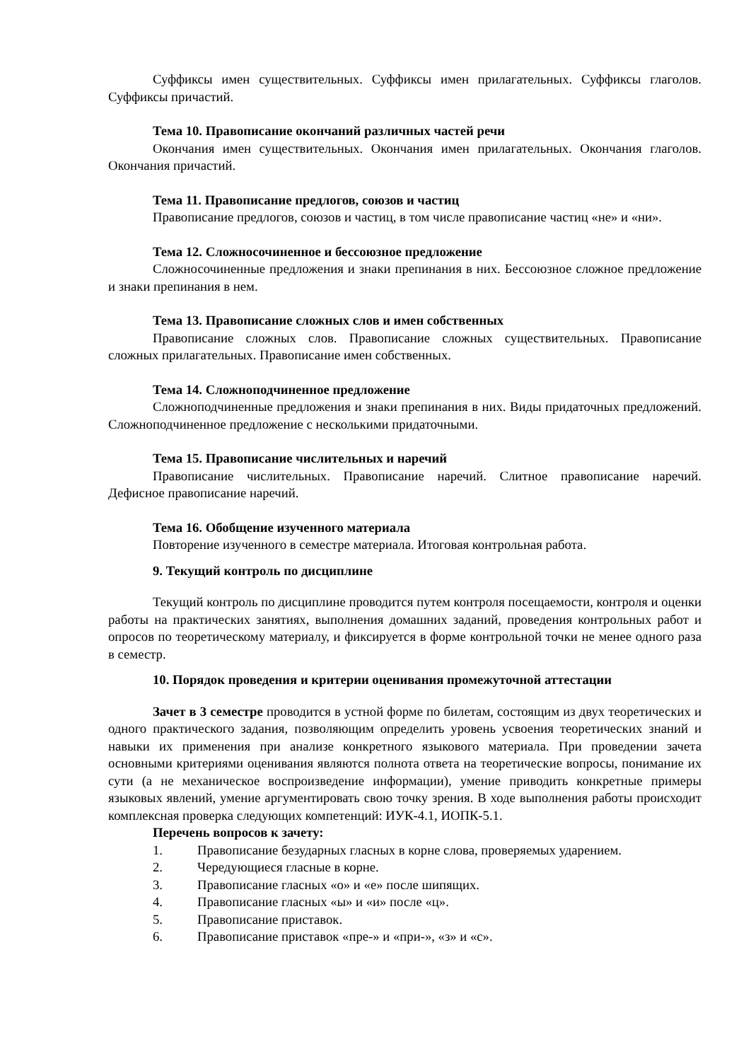Суффиксы имен существительных. Суффиксы имен прилагательных. Суффиксы глаголов. Суффиксы причастий.
Тема 10. Правописание окончаний различных частей речи
Окончания имен существительных. Окончания имен прилагательных. Окончания глаголов. Окончания причастий.
Тема 11. Правописание предлогов, союзов и частиц
Правописание предлогов, союзов и частиц, в том числе правописание частиц «не» и «ни».
Тема 12. Сложносочиненное и бессоюзное предложение
Сложносочиненные предложения и знаки препинания в них. Бессоюзное сложное предложение и знаки препинания в нем.
Тема 13. Правописание сложных слов и имен собственных
Правописание сложных слов. Правописание сложных существительных. Правописание сложных прилагательных. Правописание имен собственных.
Тема 14. Сложноподчиненное предложение
Сложноподчиненные предложения и знаки препинания в них. Виды придаточных предложений. Сложноподчиненное предложение с несколькими придаточными.
Тема 15. Правописание числительных и наречий
Правописание числительных. Правописание наречий. Слитное правописание наречий. Дефисное правописание наречий.
Тема 16. Обобщение изученного материала
Повторение изученного в семестре материала. Итоговая контрольная работа.
9. Текущий контроль по дисциплине
Текущий контроль по дисциплине проводится путем контроля посещаемости, контроля и оценки работы на практических занятиях, выполнения домашних заданий, проведения контрольных работ и опросов по теоретическому материалу, и фиксируется в форме контрольной точки не менее одного раза в семестр.
10. Порядок проведения и критерии оценивания промежуточной аттестации
Зачет в 3 семестре проводится в устной форме по билетам, состоящим из двух теоретических и одного практического задания, позволяющим определить уровень усвоения теоретических знаний и навыки их применения при анализе конкретного языкового материала. При проведении зачета основными критериями оценивания являются полнота ответа на теоретические вопросы, понимание их сути (а не механическое воспроизведение информации), умение приводить конкретные примеры языковых явлений, умение аргументировать свою точку зрения. В ходе выполнения работы происходит комплексная проверка следующих компетенций: ИУК-4.1, ИОПК-5.1.
Перечень вопросов к зачету:
1. Правописание безударных гласных в корне слова, проверяемых ударением.
2. Чередующиеся гласные в корне.
3. Правописание гласных «о» и «е» после шипящих.
4. Правописание гласных «ы» и «и» после «ц».
5. Правописание приставок.
6. Правописание приставок «пре-» и «при-», «з» и «с».